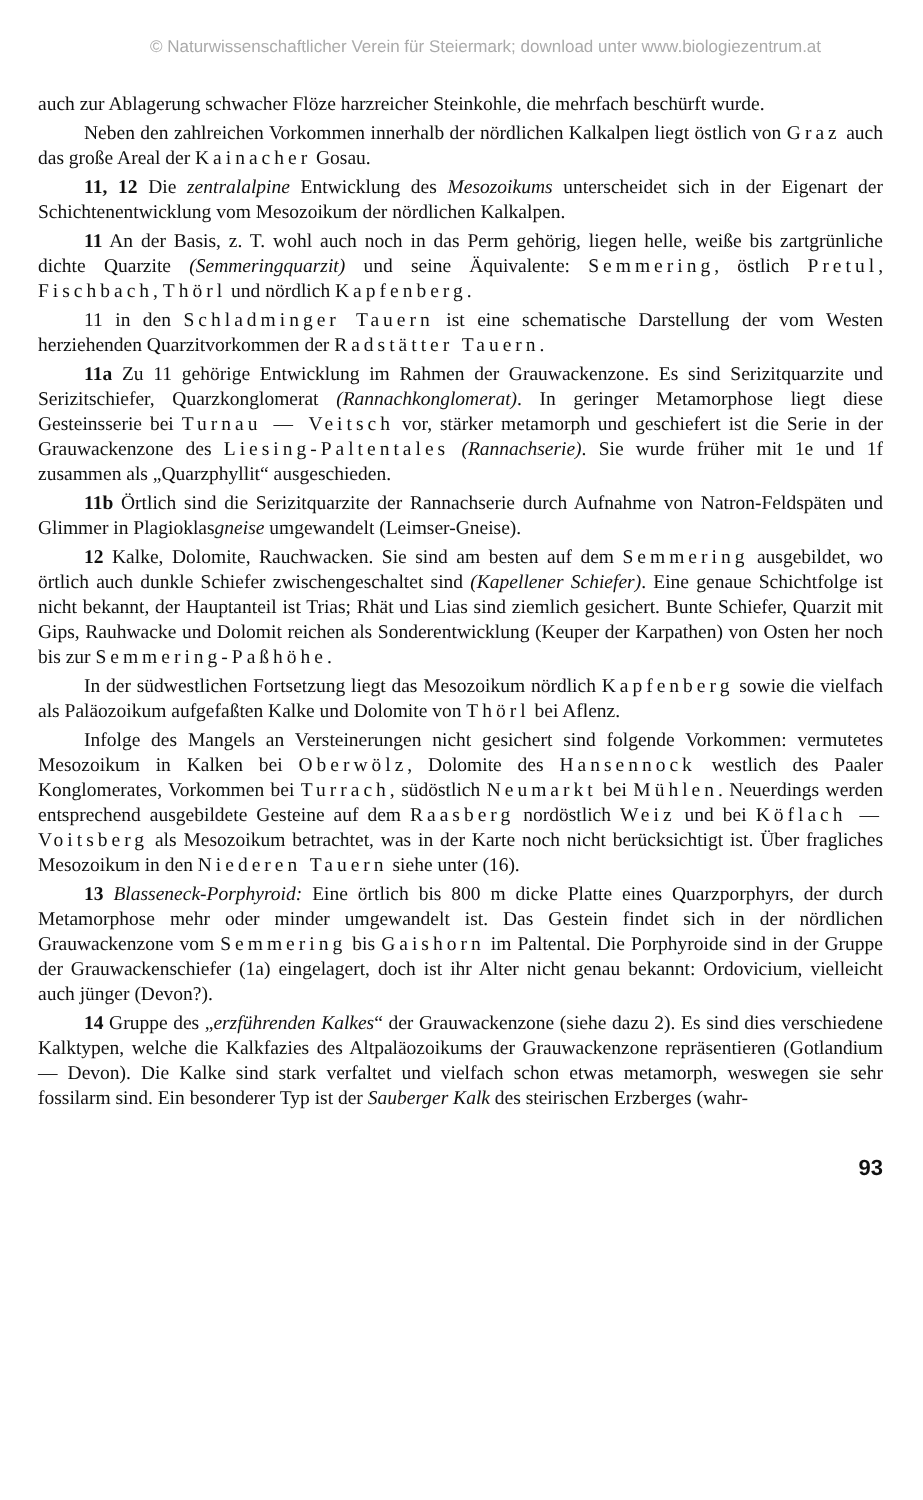© Naturwissenschaftlicher Verein für Steiermark; download unter www.biologiezentrum.at
auch zur Ablagerung schwacher Flöze harzreicher Steinkohle, die mehrfach beschürft wurde.
Neben den zahlreichen Vorkommen innerhalb der nördlichen Kalkalpen liegt östlich von Graz auch das große Areal der Kainacher Gosau.
11, 12 Die zentralalpine Entwicklung des Mesozoikums unterscheidet sich in der Eigenart der Schichtenentwicklung vom Mesozoikum der nördlichen Kalkalpen.
11 An der Basis, z. T. wohl auch noch in das Perm gehörig, liegen helle, weiße bis zartgrünliche dichte Quarzite (Semmeringquarzit) und seine Äquivalente: Semmering, östlich Pretul, Fischbach, Thörl und nördlich Kapfenberg.
11 in den Schladminger Tauern ist eine schematische Darstellung der vom Westen herziehenden Quarzitvorkommen der Radstätter Tauern.
11a Zu 11 gehörige Entwicklung im Rahmen der Grauwackenzone. Es sind Serizitquarzite und Serizitschiefer, Quarzkonglomerat (Rannachkonglomerat). In geringer Metamorphose liegt diese Gesteinsserie bei Turnau — Veitsch vor, stärker metamorph und geschiefert ist die Serie in der Grauwackenzone des Liesing-Paltentales (Rannachserie). Sie wurde früher mit 1e und 1f zusammen als „Quarzphyllit“ ausgeschieden.
11b Örtlich sind die Serizitquarzite der Rannachserie durch Aufnahme von Natron-Feldspäten und Glimmer in Plagioklasgneise umgewandelt (Leimser-Gneise).
12 Kalke, Dolomite, Rauchwacken. Sie sind am besten auf dem Semmering ausgebildet, wo örtlich auch dunkle Schiefer zwischengeschaltet sind (Kapellener Schiefer). Eine genaue Schichtfolge ist nicht bekannt, der Hauptanteil ist Trias; Rhät und Lias sind ziemlich gesichert. Bunte Schiefer, Quarzit mit Gips, Rauhwacke und Dolomit reichen als Sonderentwicklung (Keuper der Karpathen) von Osten her noch bis zur Semmering-Paßhöhe.
In der südwestlichen Fortsetzung liegt das Mesozoikum nördlich Kapfenberg sowie die vielfach als Paläozoikum aufgefaßten Kalke und Dolomite von Thörl bei Aflenz.
Infolge des Mangels an Versteinerungen nicht gesichert sind folgende Vorkommen: vermutetes Mesozoikum in Kalken bei Oberwölz, Dolomite des Hansennock westlich des Paaler Konglomerates, Vorkommen bei Turrach, südöstlich Neumarkt bei Mühlen. Neuerdings werden entsprechend ausgebildete Gesteine auf dem Raasberg nordöstlich Weiz und bei Köflach — Voitsberg als Mesozoikum betrachtet, was in der Karte noch nicht berücksichtigt ist. Über fragliches Mesozoikum in den Niederen Tauern siehe unter (16).
13 Blasseneck-Porphyroid: Eine örtlich bis 800 m dicke Platte eines Quarzporphyrs, der durch Metamorphose mehr oder minder umgewandelt ist. Das Gestein findet sich in der nördlichen Grauwackenzone vom Semmering bis Gaishorn im Paltental. Die Porphyroide sind in der Gruppe der Grauwackenschiefer (1a) eingelagert, doch ist ihr Alter nicht genau bekannt: Ordovicium, vielleicht auch jünger (Devon?).
14 Gruppe des „erzführenden Kalkes“ der Grauwackenzone (siehe dazu 2). Es sind dies verschiedene Kalktypen, welche die Kalkfazies des Altpaläozoikums der Grauwackenzone repräsentieren (Gotlandium — Devon). Die Kalke sind stark verfaltet und vielfach schon etwas metamorph, weswegen sie sehr fossilarm sind. Ein besonderer Typ ist der Sauberger Kalk des steirischen Erzberges (wahr-
93